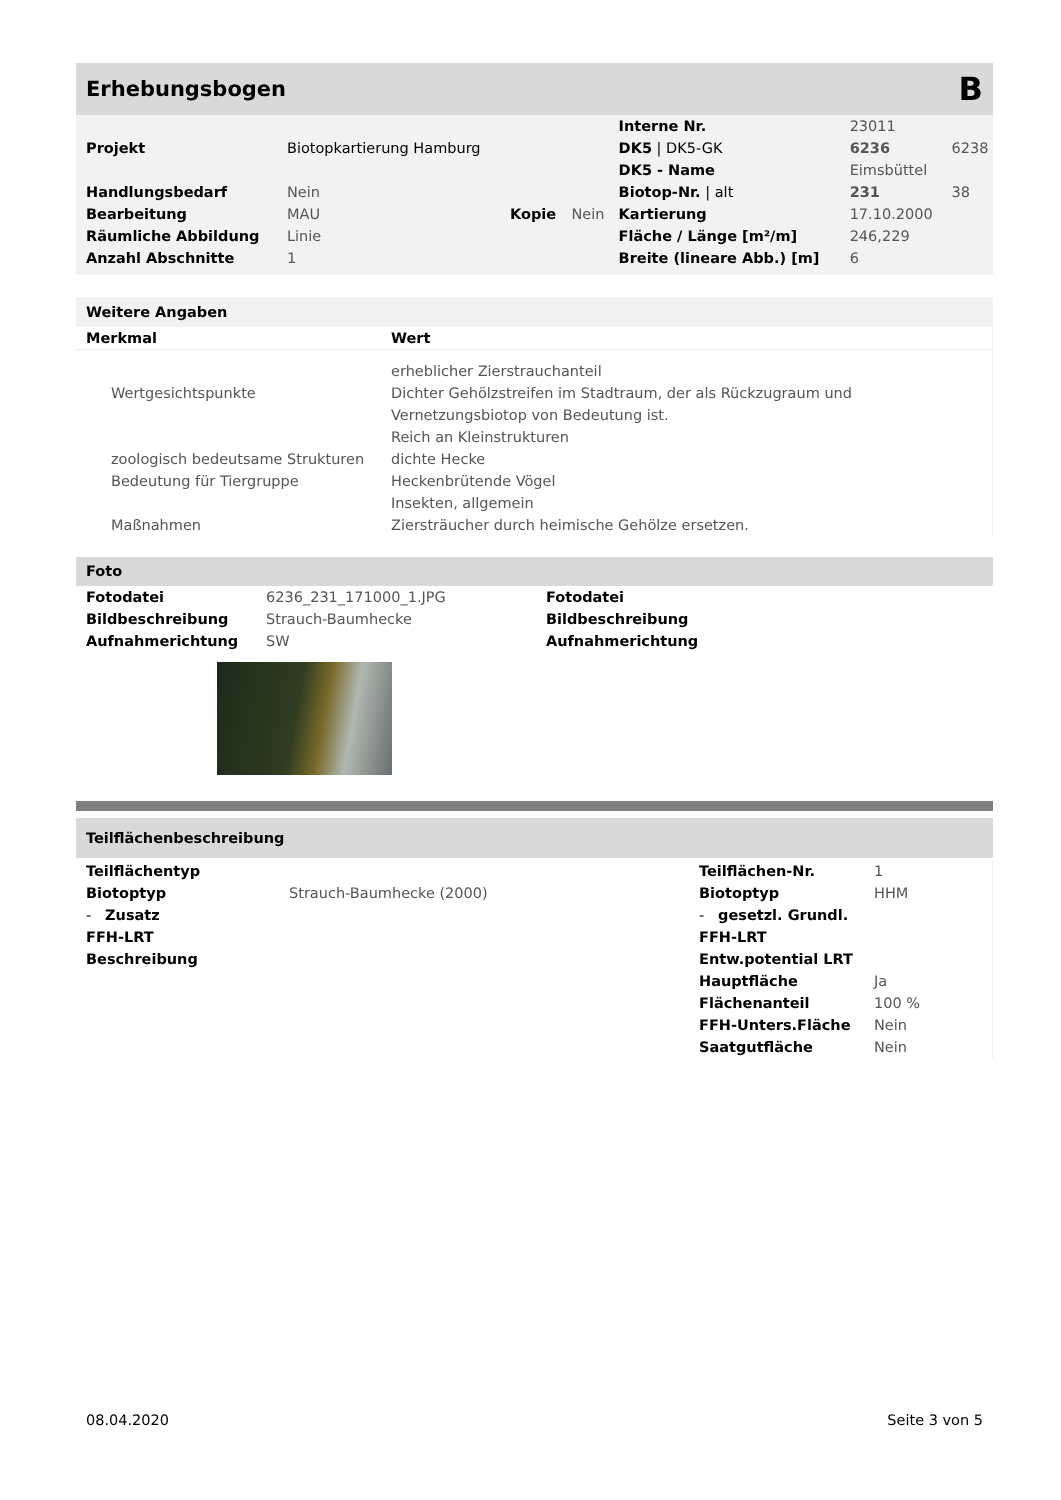Erhebungsbogen B
| | | | | Interne Nr. | 23011 | |
| Projekt | Biotopkartierung Hamburg | | | DK5 / DK5-GK | 6236 | 6238 |
| | | | | DK5 - Name | Eimsbüttel | |
| Handlungsbedarf | Nein | | | Biotop-Nr. / alt | 231 | 38 |
| Bearbeitung | MAU | Kopie | Nein | Kartierung | 17.10.2000 | |
| Räumliche Abbildung | Linie | | | Fläche / Länge [m²/m] | 246,229 | |
| Anzahl Abschnitte | 1 | | | Breite (lineare Abb.) [m] | 6 | |
Weitere Angaben
| Merkmal | Wert |
| | erheblicher Zierstrauchanteil |
| Wertgesichtspunkte | Dichter Gehölzstreifen im Stadtraum, der als Rückzugraum und Vernetzungsbiotop von Bedeutung ist. |
| | Reich an Kleinstrukturen |
| zoologisch bedeutsame Strukturen | dichte Hecke |
| Bedeutung für Tiergruppe | Heckenbrütende Vögel |
| | Insekten, allgemein |
| Maßnahmen | Ziersträucher durch heimische Gehölze ersetzen. |
Foto
| Fotodatei | 6236_231_171000_1.JPG | Fotodatei |
| Bildbeschreibung | Strauch-Baumhecke | Bildbeschreibung |
| Aufnahmerichtung | SW | Aufnahmerichtung |
Teilflächenbeschreibung
| Teilflächentyp | | Teilflächen-Nr. | 1 |
| Biotoptyp | Strauch-Baumhecke (2000) | Biotoptyp | HHM |
| - Zusatz | | - gesetzl. Grundl. | |
| FFH-LRT | | FFH-LRT | |
| Beschreibung | | Entw.potential LRT | |
| | | Hauptfläche | Ja |
| | | Flächenanteil | 100 % |
| | | FFH-Unters.Fläche | Nein |
| | | Saatgutfläche | Nein |
08.04.2020 Seite 3 von 5